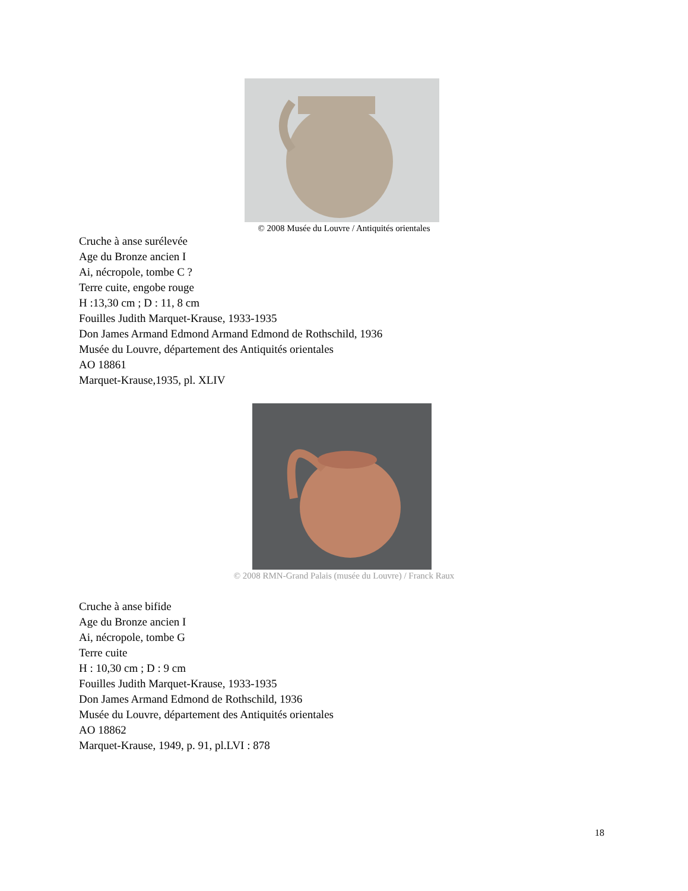© 2008 Musée du Louvre / Antiquités orientales
Cruche à anse surélevée
Age du Bronze ancien I
Ai, nécropole, tombe C ?
Terre cuite, engobe rouge
H :13,30 cm ; D : 11, 8 cm
Fouilles Judith Marquet-Krause, 1933-1935
Don James Armand Edmond Armand Edmond de Rothschild, 1936
Musée du Louvre, département des Antiquités orientales
AO 18861
Marquet-Krause,1935, pl. XLIV
© 2008 RMN-Grand Palais (musée du Louvre) / Franck Raux
Cruche à anse bifide
Age du Bronze ancien I
Ai, nécropole, tombe G
Terre cuite
H : 10,30 cm ; D : 9 cm
Fouilles Judith Marquet-Krause, 1933-1935
Don James Armand Edmond de Rothschild, 1936
Musée du Louvre, département des Antiquités orientales
AO 18862
Marquet-Krause, 1949, p. 91, pl.LVI : 878
18